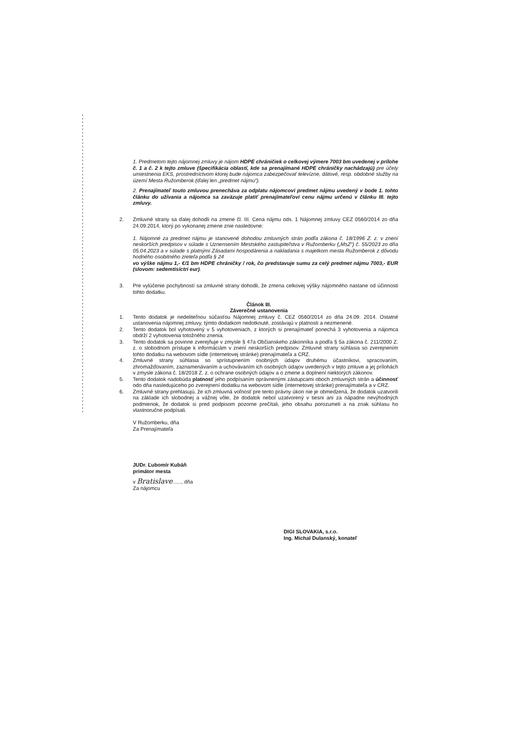1. Predmetom tejto nájomnej zmluvy je nájom HDPE chráničiek o celkovej výmere 7003 bm uvedenej v prílohe č. 1 a č. 2 k tejto zmluve (špecifikácia oblastí, kde sa prenajímané HDPE chráničky nachádzajú) pre účely umiestnenia EKS, prostredníctvom ktorej bude nájomca zabezpečovať televízne, dátové, resp. obdobné služby na území Mesta Ružomberok (ďalej len „predmet nájmu“).
2. Prenajímateľ touto zmluvou prenecháva za odplatu nájomcovi predmet nájmu uvedený v bode 1. tohto článku do užívania a nájomca sa zaväzuje platiť prenajímateľovi cenu nájmu určenú v článku III. tejto zmluvy.
2. Zmluvné strany sa ďalej dohodli na zmene čl. III. Cena nájmu ods. 1 Nájomnej zmluvy CEZ 0560/2014 zo dňa 24.09.2014, ktorý po vykonanej zmene znie nasledovne:
1. Nájomné za predmet nájmu je stanovené dohodou zmluvných strán podľa zákona č. 18/1996 Z. z. v znení neskorších predpisov v súlade s Uznensením Mestského zastupiteľstva v Ružomberku („MsZ“) č. 55/2023 zo dňa 05.04.2023 a v súlade s platnými Zásadami hospodárenia a nakladania s majetkom mesta Ružomberok z dôvodu hodného osobitného zreteľa podľa § 24
vo výške nájmu 1,- €/1 bm HDPE chráničky / rok, čo predstavuje sumu za celý predmet nájmu 7003,- EUR (slovom: sedemtisíctri eur).
3. Pre vylúčenie pochybností sa zmluvné strany dohodli, že zmena celkovej výšky nájomného nastane od účinnosti tohto dodatku.
Článok III.
Záverečné ustanovenia
1. Tento dodatok je nedeliteľnou súčasťou Nájomnej zmluvy č. CEZ 0560/2014 zo dňa 24.09. 2014. Ostatné ustanovenia nájomnej zmluvy, týmto dodatkom nedotknuté, zostávajú v platnosti a nezmenené.
2. Tento dodatok bol vyhotovený v 5 vyhotoveniach, z ktorých si prenajímateľ ponechá 3 vyhotovenia a nájomca obdrží 2 vyhotovenia totožného znenia.
3. Tento dodatok sa povinne zverejňuje v zmysle § 47a Občianskeho zákonníka a podľa § 5a zákona č. 211/2000 Z. z. o slobodnom prístupe k informáciám v znení neskorších predpisov. Zmluvné strany súhlasia so zverejnením tohto dodatku na webovom sídle (internetovej stránke) prenajímateľa a CRZ.
4. Zmluvné strany súhlasia so sprístupnením osobných údajov druhému účastníkovi, spracovaním, zhromažďovaním, zaznamenávaním a uchovávaním ich osobných údajov uvedených v tejto zmluve a jej prílohách v zmysle zákona č. 18/2018 Z. z. o ochrane osobných údajov a o zmene a doplnení niektorých zákonov.
5. Tento dodatok nadobúda platnosť jeho podpísaním oprávnenými zástupcami oboch zmluvných strán a účinnosť odo dňa nasledujúceho po zverejnení dodatku na webovom sídle (internetovej stránke) prenajímateľa a v CRZ.
6. Zmluvné strany prehlasujú, že ich zmluvná voľnosť pre tento právny úkon nie je obmedzená, že dodatok uzatvorili na základe ich slobodnej a vážnej vôle, že dodatok nebol uzatvorený v tiesni ani za nápadne nevýhodných podmienok, že dodatok si pred podpisom pozorne prečítali, jeho obsahu porozumeli a na znak súhlasu ho vlastnoručne podpísali.
V Ružomberku, dňa
Za Prenajímateľa
JUDr. Ľubomír Kubáň
primátor mesta
v Bratislave......, dňa
Za nájomcu
DIGI SLOVAKIA, s.r.o.
Ing. Michal Dulanský, konateľ